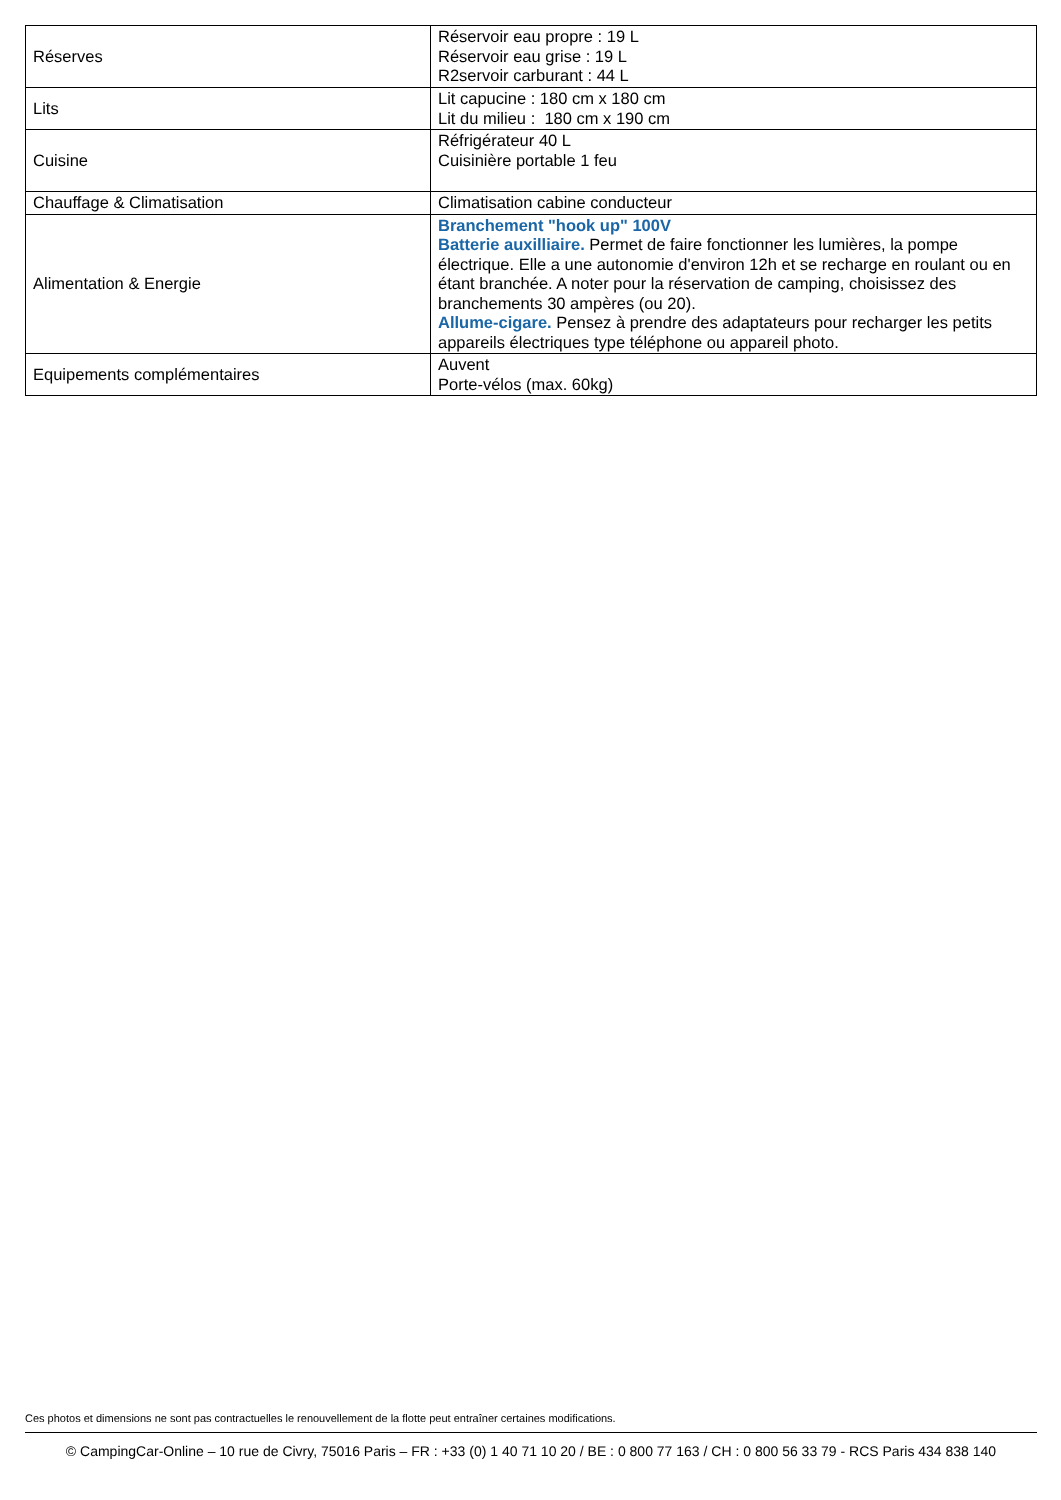| Réserves | Réservoir eau propre : 19 L Réservoir eau grise : 19 L R2servoir carburant : 44 L |
| Lits | Lit capucine : 180 cm x 180 cm Lit du milieu : 180 cm x 190 cm |
| Cuisine | Réfrigérateur 40 L Cuisinière portable 1 feu |
| Chauffage & Climatisation | Climatisation cabine conducteur |
| Alimentation & Energie | Branchement "hook up" 100V Batterie auxilliaire. Permet de faire fonctionner les lumières, la pompe électrique. Elle a une autonomie d'environ 12h et se recharge en roulant ou en étant branchée. A noter pour la réservation de camping, choisissez des branchements 30 ampères (ou 20). Allume-cigare. Pensez à prendre des adaptateurs pour recharger les petits appareils électriques type téléphone ou appareil photo. |
| Equipements complémentaires | Auvent Porte-vélos (max. 60kg) |
Ces photos et dimensions ne sont pas contractuelles le renouvellement de la flotte peut entraîner certaines modifications.
© CampingCar-Online – 10 rue de Civry, 75016 Paris – FR : +33 (0) 1 40 71 10 20 / BE : 0 800 77 163 / CH : 0 800 56 33 79 - RCS Paris 434 838 140